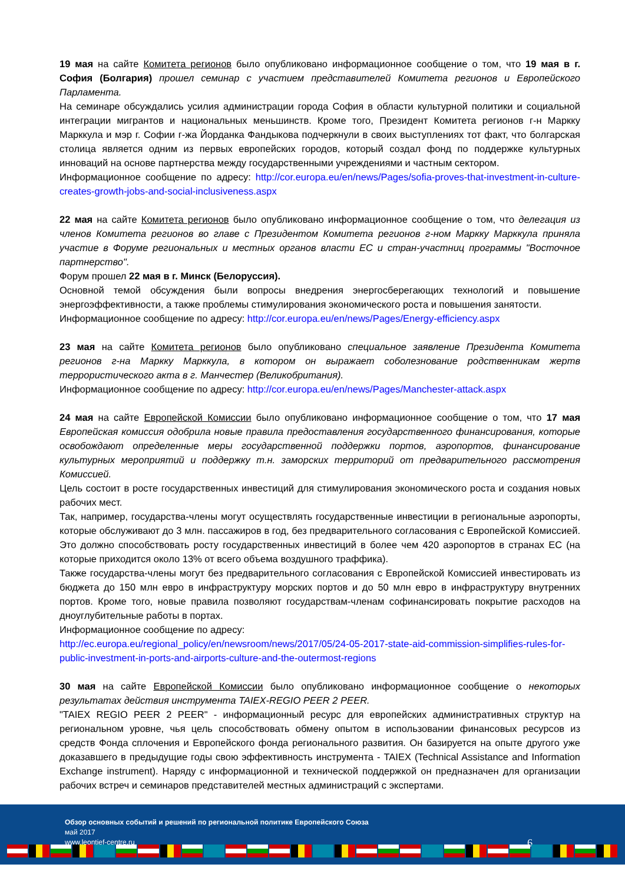19 мая на сайте Комитета регионов было опубликовано информационное сообщение о том, что 19 мая в г. София (Болгария) прошел семинар с участием представителей Комитета регионов и Европейского Парламента.
На семинаре обсуждались усилия администрации города София в области культурной политики и социальной интеграции мигрантов и национальных меньшинств. Кроме того, Президент Комитета регионов г-н Маркку Марккула и мэр г. Софии г-жа Йорданка Фандыкова подчеркнули в своих выступлениях тот факт, что болгарская столица является одним из первых европейских городов, который создал фонд по поддержке культурных инноваций на основе партнерства между государственными учреждениями и частным сектором.
Информационное сообщение по адресу: http://cor.europa.eu/en/news/Pages/sofia-proves-that-investment-in-culture-creates-growth-jobs-and-social-inclusiveness.aspx
22 мая на сайте Комитета регионов было опубликовано информационное сообщение о том, что делегация из членов Комитета регионов во главе с Президентом Комитета регионов г-ном Маркку Марккула приняла участие в Форуме региональных и местных органов власти ЕС и стран-участниц программы "Восточное партнерство".
Форум прошел 22 мая в г. Минск (Белоруссия).
Основной темой обсуждения были вопросы внедрения энергосберегающих технологий и повышение энергоэффективности, а также проблемы стимулирования экономического роста и повышения занятости.
Информационное сообщение по адресу: http://cor.europa.eu/en/news/Pages/Energy-efficiency.aspx
23 мая на сайте Комитета регионов было опубликовано специальное заявление Президента Комитета регионов г-на Маркку Марккула, в котором он выражает соболезнование родственникам жертв террористического акта в г. Манчестер (Великобритания).
Информационное сообщение по адресу: http://cor.europa.eu/en/news/Pages/Manchester-attack.aspx
24 мая на сайте Европейской Комиссии было опубликовано информационное сообщение о том, что 17 мая Европейская комиссия одобрила новые правила предоставления государственного финансирования, которые освобождают определенные меры государственной поддержки портов, аэропортов, финансирование культурных мероприятий и поддержку т.н. заморских территорий от предварительного рассмотрения Комиссией.
Цель состоит в росте государственных инвестиций для стимулирования экономического роста и создания новых рабочих мест.
Так, например, государства-члены могут осуществлять государственные инвестиции в региональные аэропорты, которые обслуживают до 3 млн. пассажиров в год, без предварительного согласования с Европейской Комиссией. Это должно способствовать росту государственных инвестиций в более чем 420 аэропортов в странах ЕС (на которые приходится около 13% от всего объема воздушного траффика).
Также государства-члены могут без предварительного согласования с Европейской Комиссией инвестировать из бюджета до 150 млн евро в инфраструктуру морских портов и до 50 млн евро в инфраструктуру внутренних портов. Кроме того, новые правила позволяют государствам-членам софинансировать покрытие расходов на дноуглубительные работы в портах.
Информационное сообщение по адресу:
http://ec.europa.eu/regional_policy/en/newsroom/news/2017/05/24-05-2017-state-aid-commission-simplifies-rules-for-public-investment-in-ports-and-airports-culture-and-the-outermost-regions
30 мая на сайте Европейской Комиссии было опубликовано информационное сообщение о некоторых результатах действия инструмента TAIEX-REGIO PEER 2 PEER.
"TAIEX REGIO PEER 2 PEER" - информационный ресурс для европейских административных структур на региональном уровне, чья цель способствовать обмену опытом в использовании финансовых ресурсов из средств Фонда сплочения и Европейского фонда регионального развития. Он базируется на опыте другого уже доказавшего в предыдущие годы свою эффективность инструмента - TAIEX (Technical Assistance and Information Exchange instrument). Наряду с информационной и технической поддержкой он предназначен для организации рабочих встреч и семинаров представителей местных администраций с экспертами.
Обзор основных событий и решений по региональной политике Европейского Союза
май 2017
www.leontief-centre.ru
6